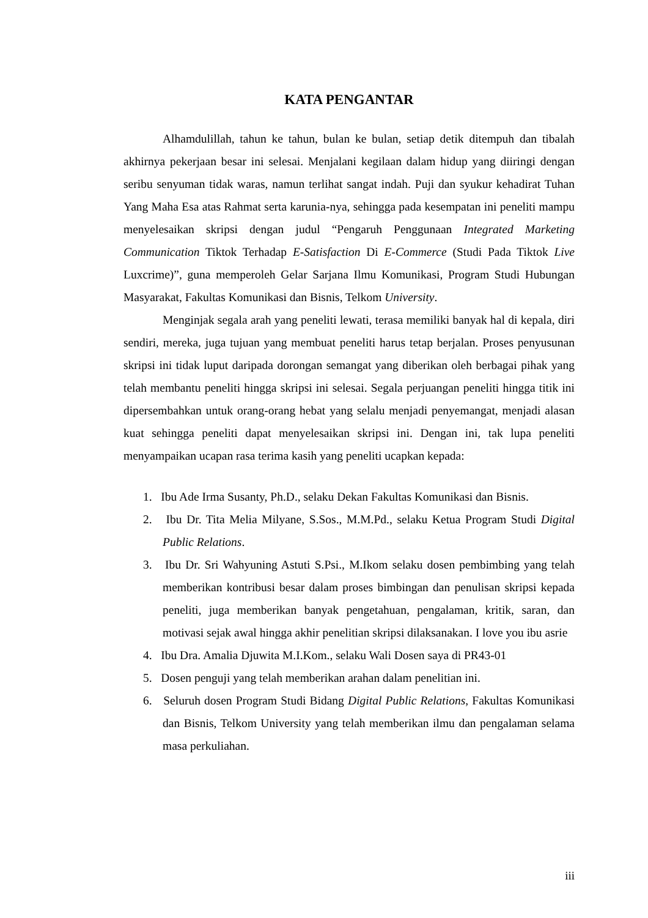KATA PENGANTAR
Alhamdulillah, tahun ke tahun, bulan ke bulan, setiap detik ditempuh dan tibalah akhirnya pekerjaan besar ini selesai. Menjalani kegilaan dalam hidup yang diiringi dengan seribu senyuman tidak waras, namun terlihat sangat indah. Puji dan syukur kehadirat Tuhan Yang Maha Esa atas Rahmat serta karunia-nya, sehingga pada kesempatan ini peneliti mampu menyelesaikan skripsi dengan judul “Pengaruh Penggunaan Integrated Marketing Communication Tiktok Terhadap E-Satisfaction Di E-Commerce (Studi Pada Tiktok Live Luxcrime)”, guna memperoleh Gelar Sarjana Ilmu Komunikasi, Program Studi Hubungan Masyarakat, Fakultas Komunikasi dan Bisnis, Telkom University.
Menginjak segala arah yang peneliti lewati, terasa memiliki banyak hal di kepala, diri sendiri, mereka, juga tujuan yang membuat peneliti harus tetap berjalan. Proses penyusunan skripsi ini tidak luput daripada dorongan semangat yang diberikan oleh berbagai pihak yang telah membantu peneliti hingga skripsi ini selesai. Segala perjuangan peneliti hingga titik ini dipersembahkan untuk orang-orang hebat yang selalu menjadi penyemangat, menjadi alasan kuat sehingga peneliti dapat menyelesaikan skripsi ini. Dengan ini, tak lupa peneliti menyampaikan ucapan rasa terima kasih yang peneliti ucapkan kepada:
1. Ibu Ade Irma Susanty, Ph.D., selaku Dekan Fakultas Komunikasi dan Bisnis.
2. Ibu Dr. Tita Melia Milyane, S.Sos., M.M.Pd., selaku Ketua Program Studi Digital Public Relations.
3. Ibu Dr. Sri Wahyuning Astuti S.Psi., M.Ikom selaku dosen pembimbing yang telah memberikan kontribusi besar dalam proses bimbingan dan penulisan skripsi kepada peneliti, juga memberikan banyak pengetahuan, pengalaman, kritik, saran, dan motivasi sejak awal hingga akhir penelitian skripsi dilaksanakan. I love you ibu asrie
4. Ibu Dra. Amalia Djuwita M.I.Kom., selaku Wali Dosen saya di PR43-01
5. Dosen penguji yang telah memberikan arahan dalam penelitian ini.
6. Seluruh dosen Program Studi Bidang Digital Public Relations, Fakultas Komunikasi dan Bisnis, Telkom University yang telah memberikan ilmu dan pengalaman selama masa perkuliahan.
iii